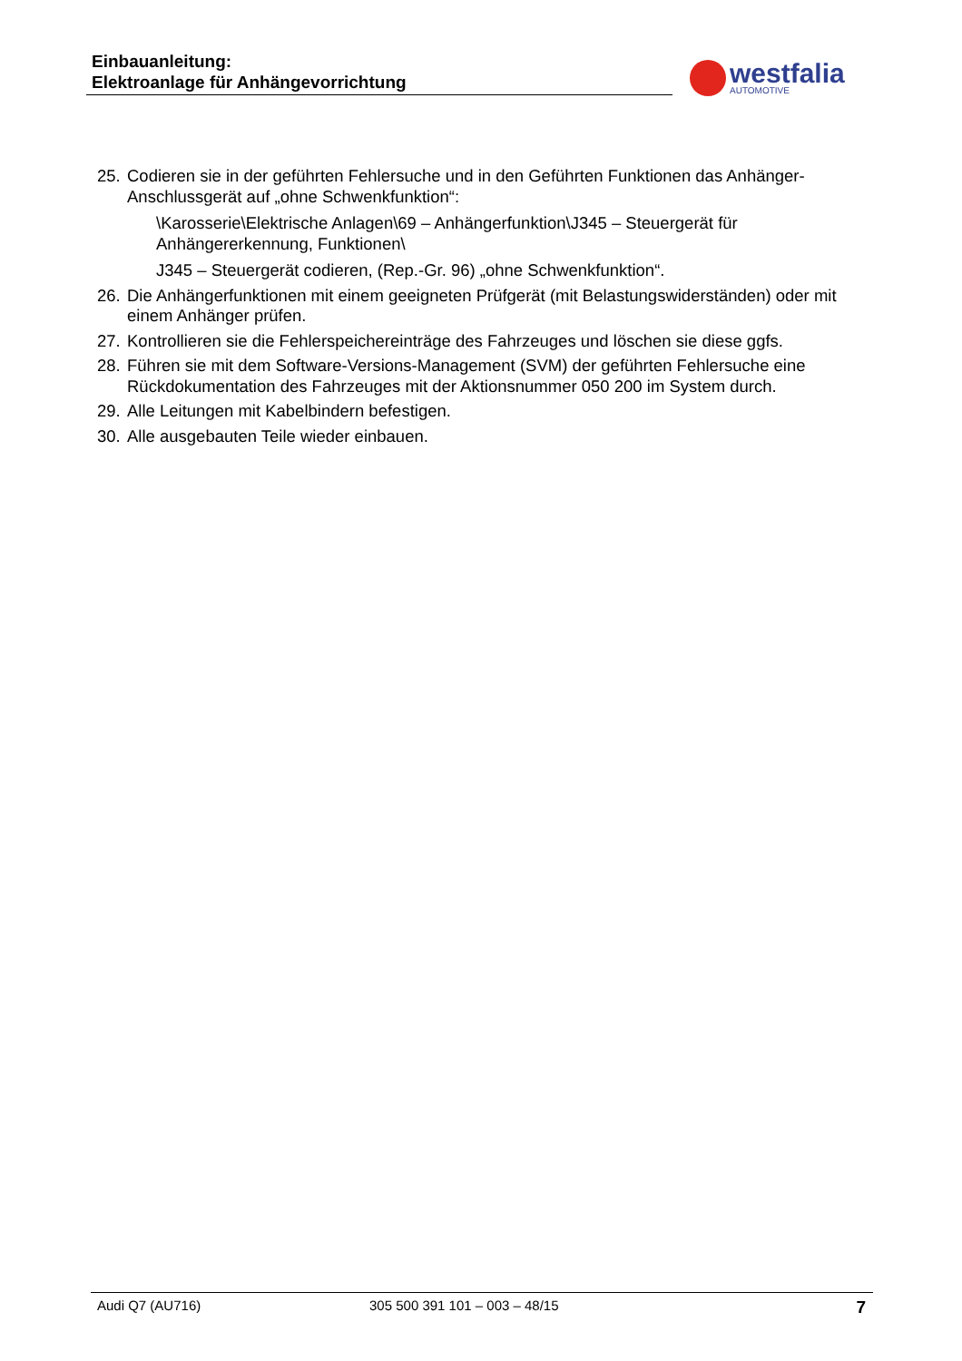Einbauanleitung:
Elektroanlage für Anhängevorrichtung
westfalia
AUTOMOTIVE
25.
Codieren sie in der geführten Fehlersuche und in den Geführten Funktionen das Anhänger-Anschlussgerät auf „ohne Schwenkfunktion“:
\Karosserie\Elektrische Anlagen\69 – Anhängerfunktion\J345 – Steuergerät für Anhängererkennung, Funktionen\
J345 – Steuergerät codieren, (Rep.-Gr. 96) „ohne Schwenkfunktion“.
26.
Die Anhängerfunktionen mit einem geeigneten Prüfgerät (mit Belastungswiderständen) oder mit einem Anhänger prüfen.
27.
Kontrollieren sie die Fehlerspeichereinträge des Fahrzeuges und löschen sie diese ggfs.
28.
Führen sie mit dem Software-Versions-Management (SVM) der geführten Fehlersuche eine Rückdokumentation des Fahrzeuges mit der Aktionsnummer 050 200 im System durch.
29.
Alle Leitungen mit Kabelbindern befestigen.
30.
Alle ausgebauten Teile wieder einbauen.
Audi Q7 (AU716) 305 500 391 101 – 003 – 48/15 7